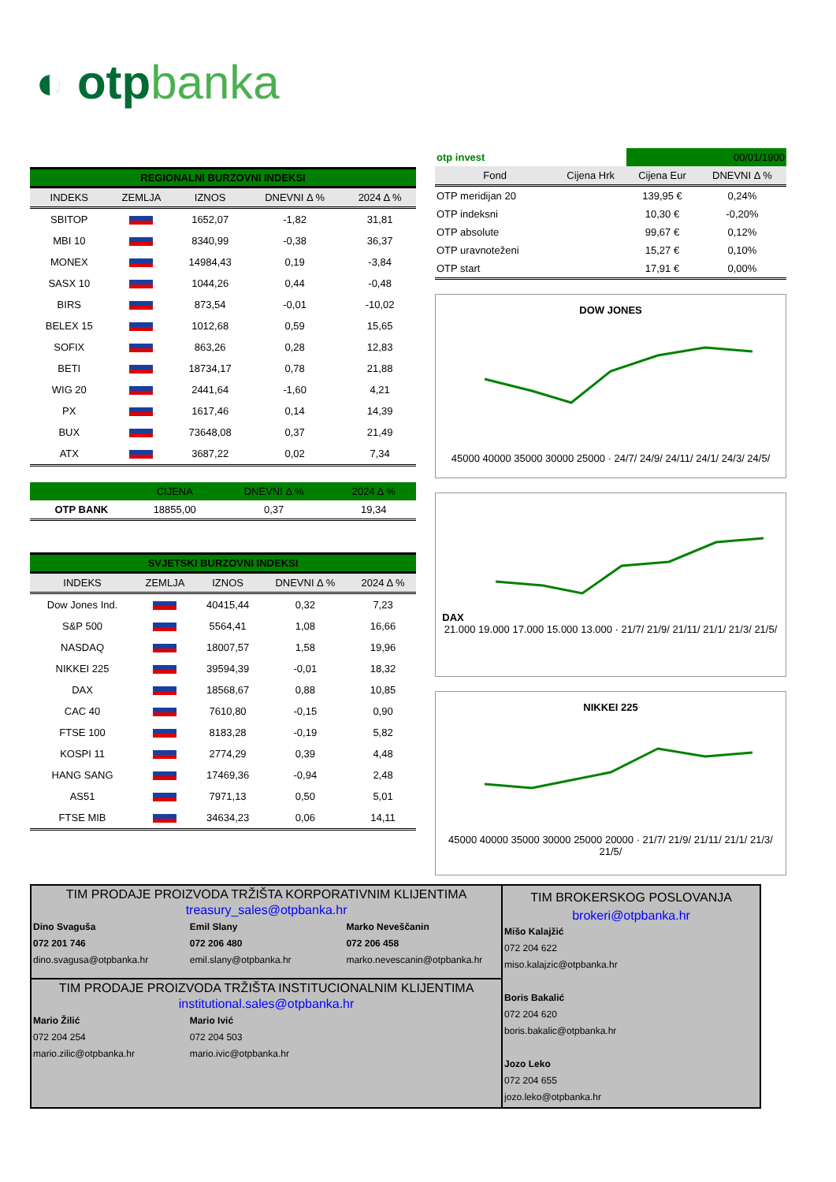◐ otpbanka
REGIONALNI BURZOVNI INDEKSI
| INDEKS | ZEMLJA | IZNOS | DNEVNI Δ % | 2024 Δ % |
| --- | --- | --- | --- | --- |
| SBITOP | | 1652,07 | -1,82 | 31,81 |
| MBI 10 | | 8340,99 | -0,38 | 36,37 |
| MONEX | | 14984,43 | 0,19 | -3,84 |
| SASX 10 | | 1044,26 | 0,44 | -0,48 |
| BIRS | | 873,54 | -0,01 | -10,02 |
| BELEX 15 | | 1012,68 | 0,59 | 15,65 |
| SOFIX | | 863,26 | 0,28 | 12,83 |
| BETI | | 18734,17 | 0,78 | 21,88 |
| WIG 20 | | 2441,64 | -1,60 | 4,21 |
| PX | | 1617,46 | 0,14 | 14,39 |
| BUX | | 73648,08 | 0,37 | 21,49 |
| ATX | | 3687,22 | 0,02 | 7,34 |
| | CIJENA | DNEVNI Δ % | 2024 Δ % |
| --- | --- | --- | --- |
| OTP BANK | 18855,00 | 0,37 | 19,34 |
SVJETSKI BURZOVNI INDEKSI
| INDEKS | ZEMLJA | IZNOS | DNEVNI Δ % | 2024 Δ % |
| --- | --- | --- | --- | --- |
| Dow Jones Ind. | | 40415,44 | 0,32 | 7,23 |
| S&P 500 | | 5564,41 | 1,08 | 16,66 |
| NASDAQ | | 18007,57 | 1,58 | 19,96 |
| NIKKEI 225 | | 39594,39 | -0,01 | 18,32 |
| DAX | | 18568,67 | 0,88 | 10,85 |
| CAC 40 | | 7610,80 | -0,15 | 0,90 |
| FTSE 100 | | 8183,28 | -0,19 | 5,82 |
| KOSPI 11 | | 2774,29 | 0,39 | 4,48 |
| HANG SANG | | 17469,36 | -0,94 | 2,48 |
| AS51 | | 7971,13 | 0,50 | 5,01 |
| FTSE MIB | | 34634,23 | 0,06 | 14,11 |
| otp invest | | 00/01/1900 | |
| Fond | Cijena Hrk | Cijena Eur | DNEVNI Δ % |
| OTP meridijan 20 | | 139,95 € | 0,24% |
| OTP indeksni | | 10,30 € | -0,20% |
| OTP absolute | | 99,67 € | 0,12% |
| OTP uravnoteženi | | 15,27 € | 0,10% |
| OTP start | | 17,91 € | 0,00% |
DOW JONES
45000 40000 35000 30000 25000 · 24/7/ 24/9/ 24/11/ 24/1/ 24/3/ 24/5/
DAX
21.000 19.000 17.000 15.000 13.000 · 21/7/ 21/9/ 21/11/ 21/1/ 21/3/ 21/5/
NIKKEI 225
45000 40000 35000 30000 25000 20000 · 21/7/ 21/9/ 21/11/ 21/1/ 21/3/ 21/5/
TIM PRODAJE PROIZVODA TRŽIŠTA KORPORATIVNIM KLIJENTIMA
treasury_sales@otpbanka.hr
Dino Svaguša
072 201 746
dino.svagusa@otpbanka.hr
Emil Slany
072 206 480
emil.slany@otpbanka.hr
Marko Neveščanin
072 206 458
marko.nevescanin@otpbanka.hr
TIM PRODAJE PROIZVODA TRŽIŠTA INSTITUCIONALNIM KLIJENTIMA
institutional.sales@otpbanka.hr
Mario Žilić
072 204 254
mario.zilic@otpbanka.hr
Mario Ivić
072 204 503
mario.ivic@otpbanka.hr
TIM BROKERSKOG POSLOVANJA
brokeri@otpbanka.hr
Mišo Kalajžić
072 204 622
miso.kalajzic@otpbanka.hr
Boris Bakalić
072 204 620
boris.bakalic@otpbanka.hr
Jozo Leko
072 204 655
jozo.leko@otpbanka.hr